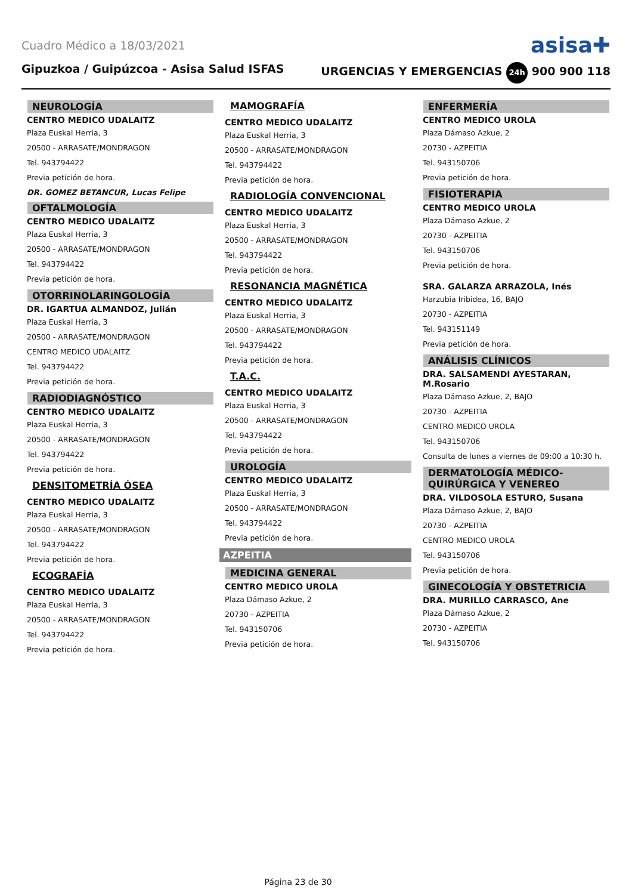Cuadro Médico a 18/03/2021 asisa✚
Gipuzkoa / Guipúzcoa - Asisa Salud ISFAS URGENCIAS Y EMERGENCIAS 24h 900 900 118
NEUROLOGÍA
CENTRO MEDICO UDALAITZ
Plaza Euskal Herria, 3
20500 - ARRASATE/MONDRAGON
Tel. 943794422
Previa petición de hora.
DR. GOMEZ BETANCUR, Lucas Felipe
OFTALMOLOGÍA
CENTRO MEDICO UDALAITZ
Plaza Euskal Herria, 3
20500 - ARRASATE/MONDRAGON
Tel. 943794422
Previa petición de hora.
OTORRINOLARINGOLOGÍA
DR. IGARTUA ALMANDOZ, Julián
Plaza Euskal Herria, 3
20500 - ARRASATE/MONDRAGON
CENTRO MEDICO UDALAITZ
Tel. 943794422
Previa petición de hora.
RADIODIAGNÓSTICO
CENTRO MEDICO UDALAITZ
Plaza Euskal Herria, 3
20500 - ARRASATE/MONDRAGON
Tel. 943794422
Previa petición de hora.
DENSITOMETRÍA ÓSEA
CENTRO MEDICO UDALAITZ
Plaza Euskal Herria, 3
20500 - ARRASATE/MONDRAGON
Tel. 943794422
Previa petición de hora.
ECOGRAFÍA
CENTRO MEDICO UDALAITZ
Plaza Euskal Herria, 3
20500 - ARRASATE/MONDRAGON
Tel. 943794422
Previa petición de hora.
MAMOGRAFÍA
CENTRO MEDICO UDALAITZ
Plaza Euskal Herria, 3
20500 - ARRASATE/MONDRAGON
Tel. 943794422
Previa petición de hora.
RADIOLOGÍA CONVENCIONAL
CENTRO MEDICO UDALAITZ
Plaza Euskal Herria, 3
20500 - ARRASATE/MONDRAGON
Tel. 943794422
Previa petición de hora.
RESONANCIA MAGNÉTICA
CENTRO MEDICO UDALAITZ
Plaza Euskal Herria, 3
20500 - ARRASATE/MONDRAGON
Tel. 943794422
Previa petición de hora.
T.A.C.
CENTRO MEDICO UDALAITZ
Plaza Euskal Herria, 3
20500 - ARRASATE/MONDRAGON
Tel. 943794422
Previa petición de hora.
UROLOGÍA
CENTRO MEDICO UDALAITZ
Plaza Euskal Herria, 3
20500 - ARRASATE/MONDRAGON
Tel. 943794422
Previa petición de hora.
AZPEITIA
MEDICINA GENERAL
CENTRO MEDICO UROLA
Plaza Dámaso Azkue, 2
20730 - AZPEITIA
Tel. 943150706
Previa petición de hora.
ENFERMERÍA
CENTRO MEDICO UROLA
Plaza Dámaso Azkue, 2
20730 - AZPEITIA
Tel. 943150706
Previa petición de hora.
FISIOTERAPIA
CENTRO MEDICO UROLA
Plaza Dámaso Azkue, 2
20730 - AZPEITIA
Tel. 943150706
Previa petición de hora.
SRA. GALARZA ARRAZOLA, Inés
Harzubia Iribidea, 16, BAJO
20730 - AZPEITIA
Tel. 943151149
Previa petición de hora.
ANÁLISIS CLÍNICOS
DRA. SALSAMENDI AYESTARAN, M.Rosario
Plaza Dámaso Azkue, 2, BAJO
20730 - AZPEITIA
CENTRO MEDICO UROLA
Tel. 943150706
Consulta de lunes a viernes de 09:00 a 10:30 h.
DERMATOLOGÍA MÉDICO-QUIRÚRGICA Y VENEREO
DRA. VILDOSOLA ESTURO, Susana
Plaza Dámaso Azkue, 2, BAJO
20730 - AZPEITIA
CENTRO MEDICO UROLA
Tel. 943150706
Previa petición de hora.
GINECOLOGÍA Y OBSTETRICIA
DRA. MURILLO CARRASCO, Ane
Plaza Dámaso Azkue, 2
20730 - AZPEITIA
Tel. 943150706
Página 23 de 30